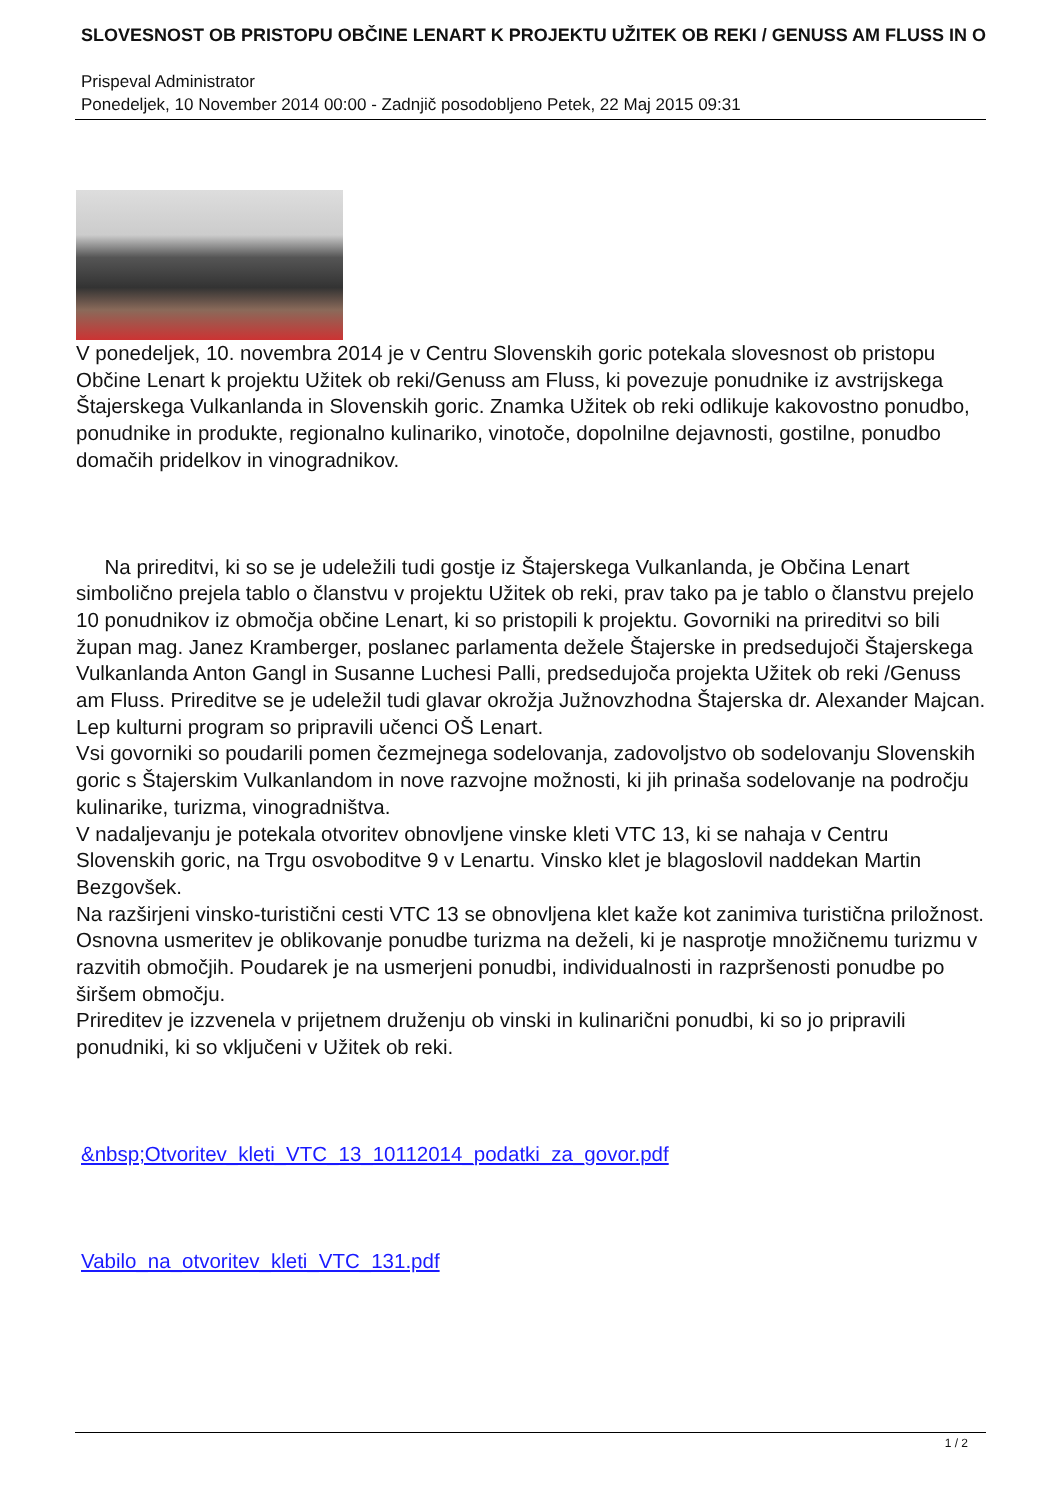SLOVESNOST OB PRISTOPU OBČINE LENART K PROJEKTU UŽITEK OB REKI / GENUSS AM FLUSS IN O
Prispeval Administrator
Ponedeljek, 10 November 2014 00:00 - Zadnjič posodobljeno Petek, 22 Maj 2015 09:31
V ponedeljek, 10. novembra 2014 je v Centru Slovenskih goric potekala slovesnost ob pristopu Občine Lenart k projektu Užitek ob reki/Genuss am Fluss, ki povezuje ponudnike iz avstrijskega Štajerskega Vulkanlanda in Slovenskih goric. Znamka Užitek ob reki odlikuje kakovostno ponudbo, ponudnike in produkte, regionalno kulinariko, vinotoče, dopolnilne dejavnosti, gostilne, ponudbo domačih pridelkov in vinogradnikov.
Na prireditvi, ki so se je udeležili tudi gostje iz Štajerskega Vulkanlanda, je Občina Lenart simbolično prejela tablo o članstvu v projektu Užitek ob reki, prav tako pa je tablo o članstvu prejelo 10 ponudnikov iz območja občine Lenart, ki so pristopili k projektu. Govorniki na prireditvi so bili župan mag. Janez Kramberger, poslanec parlamenta dežele Štajerske in predsedujoči Štajerskega Vulkanlanda Anton Gangl in Susanne Luchesi Palli, predsedujoča projekta Užitek ob reki /Genuss am Fluss. Prireditve se je udeležil tudi glavar okrožja Južnovzhodna Štajerska dr. Alexander Majcan. Lep kulturni program so pripravili učenci OŠ Lenart.
Vsi govorniki so poudarili pomen čezmejnega sodelovanja, zadovoljstvo ob sodelovanju Slovenskih goric s Štajerskim Vulkanlandom in nove razvojne možnosti, ki jih prinaša sodelovanje na področju kulinarike, turizma, vinogradništva.
V nadaljevanju je potekala otvoritev obnovljene vinske kleti VTC 13, ki se nahaja v Centru Slovenskih goric, na Trgu osvoboditve 9 v Lenartu. Vinsko klet je blagoslovil naddekan Martin Bezgovšek.
Na razširjeni vinsko-turistični cesti VTC 13 se obnovljena klet kaže kot zanimiva turistična priložnost. Osnovna usmeritev je oblikovanje ponudbe turizma na deželi, ki je nasprotje množičnemu turizmu v razvitih območjih. Poudarek je na usmerjeni ponudbi, individualnosti in razpršenosti ponudbe po širšem območju.
Prireditev je izzvenela v prijetnem druženju ob vinski in kulinarični ponudbi, ki so jo pripravili ponudniki, ki so vključeni v Užitek ob reki.
&nbsp;Otvoritev_kleti_VTC_13_10112014_podatki_za_govor.pdf
Vabilo_na_otvoritev_kleti_VTC_131.pdf
1 / 2